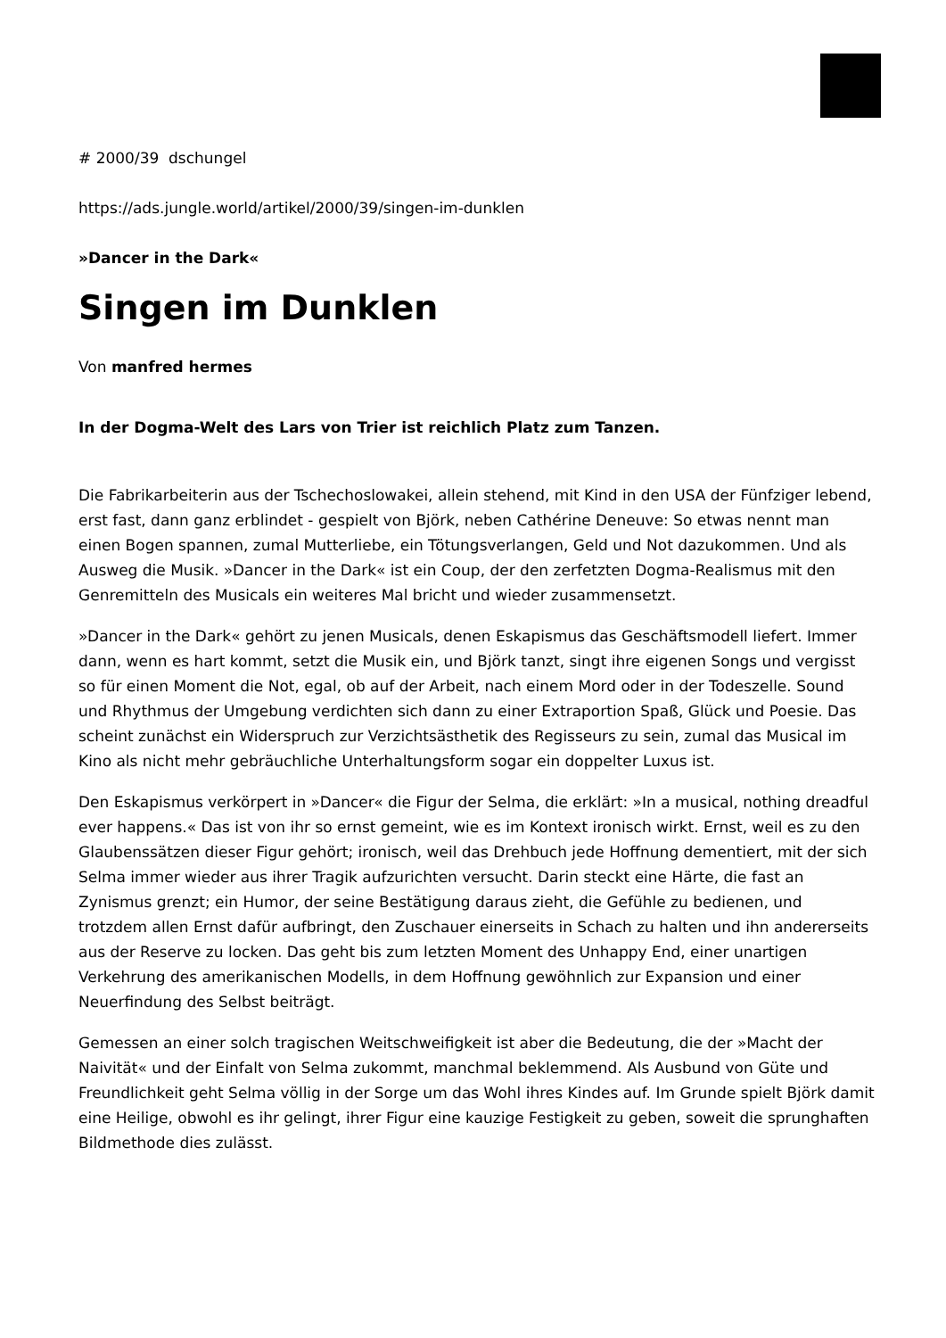# 2000/39 dschungel
https://ads.jungle.world/artikel/2000/39/singen-im-dunklen
»Dancer in the Dark«
Singen im Dunklen
Von manfred hermes
In der Dogma-Welt des Lars von Trier ist reichlich Platz zum Tanzen.
Die Fabrikarbeiterin aus der Tschechoslowakei, allein stehend, mit Kind in den USA der Fünfziger lebend, erst fast, dann ganz erblindet - gespielt von Björk, neben Cathérine Deneuve: So etwas nennt man einen Bogen spannen, zumal Mutterliebe, ein Tötungsverlangen, Geld und Not dazukommen. Und als Ausweg die Musik. »Dancer in the Dark« ist ein Coup, der den zerfetzten Dogma-Realismus mit den Genremitteln des Musicals ein weiteres Mal bricht und wieder zusammensetzt.
»Dancer in the Dark« gehört zu jenen Musicals, denen Eskapismus das Geschäftsmodell liefert. Immer dann, wenn es hart kommt, setzt die Musik ein, und Björk tanzt, singt ihre eigenen Songs und vergisst so für einen Moment die Not, egal, ob auf der Arbeit, nach einem Mord oder in der Todeszelle. Sound und Rhythmus der Umgebung verdichten sich dann zu einer Extraportion Spaß, Glück und Poesie. Das scheint zunächst ein Widerspruch zur Verzichtsästhetik des Regisseurs zu sein, zumal das Musical im Kino als nicht mehr gebräuchliche Unterhaltungsform sogar ein doppelter Luxus ist.
Den Eskapismus verkörpert in »Dancer« die Figur der Selma, die erklärt: »In a musical, nothing dreadful ever happens.« Das ist von ihr so ernst gemeint, wie es im Kontext ironisch wirkt. Ernst, weil es zu den Glaubenssätzen dieser Figur gehört; ironisch, weil das Drehbuch jede Hoffnung dementiert, mit der sich Selma immer wieder aus ihrer Tragik aufzurichten versucht. Darin steckt eine Härte, die fast an Zynismus grenzt; ein Humor, der seine Bestätigung daraus zieht, die Gefühle zu bedienen, und trotzdem allen Ernst dafür aufbringt, den Zuschauer einerseits in Schach zu halten und ihn andererseits aus der Reserve zu locken. Das geht bis zum letzten Moment des Unhappy End, einer unartigen Verkehrung des amerikanischen Modells, in dem Hoffnung gewöhnlich zur Expansion und einer Neuerfindung des Selbst beiträgt.
Gemessen an einer solch tragischen Weitschweifigkeit ist aber die Bedeutung, die der »Macht der Naivität« und der Einfalt von Selma zukommt, manchmal beklemmend. Als Ausbund von Güte und Freundlichkeit geht Selma völlig in der Sorge um das Wohl ihres Kindes auf. Im Grunde spielt Björk damit eine Heilige, obwohl es ihr gelingt, ihrer Figur eine kauzige Festigkeit zu geben, soweit die sprunghaften Bildmethode dies zulässt.